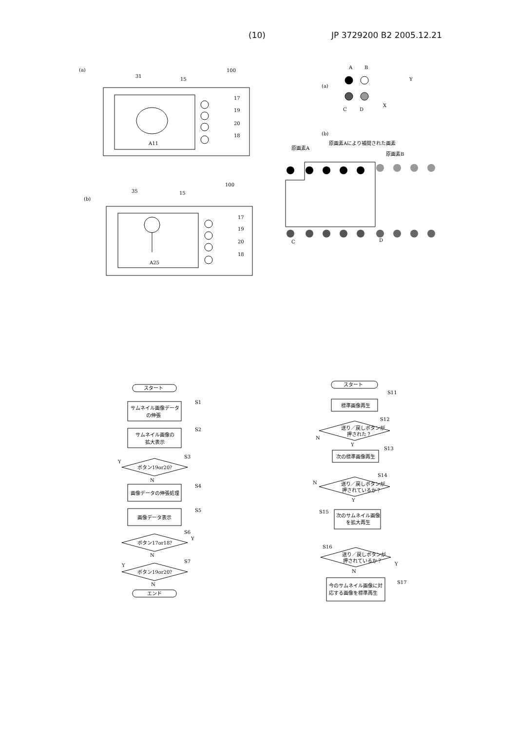(10) JP 3729200 B2 2005.12.21
(a)
100
31
15
A11
17
19
20
18
(b)
100
35
15
A25
17
19
20
18
A
B
(a)
Y
X
C
D
(b)
原画素A
原画素Aにより補間された画素
原画素B
C
D
スタート
サムネイル画像データ
の伸張
S1
サムネイル画像の
拡大表示
S2
ボタン19or20？
S3
Y
N
画像データの伸張処理
S4
画像データ表示
S5
ボタン17or18？
S6
Y
N
ボタン19or20？
S7
Y
N
エンド
スタート
S11
標準画像再生
送り／戻しボタンが
押された？
S12
N
Y
次の標準画像再生
S13
送り／戻しボタンが
押されているか？
S14
N
Y
S15
次のサムネイル画像
を拡大再生
S16
送り／戻しボタンが
押されているか？
Y
N
今のサムネイル画像に対
応する画像を標準再生
S17